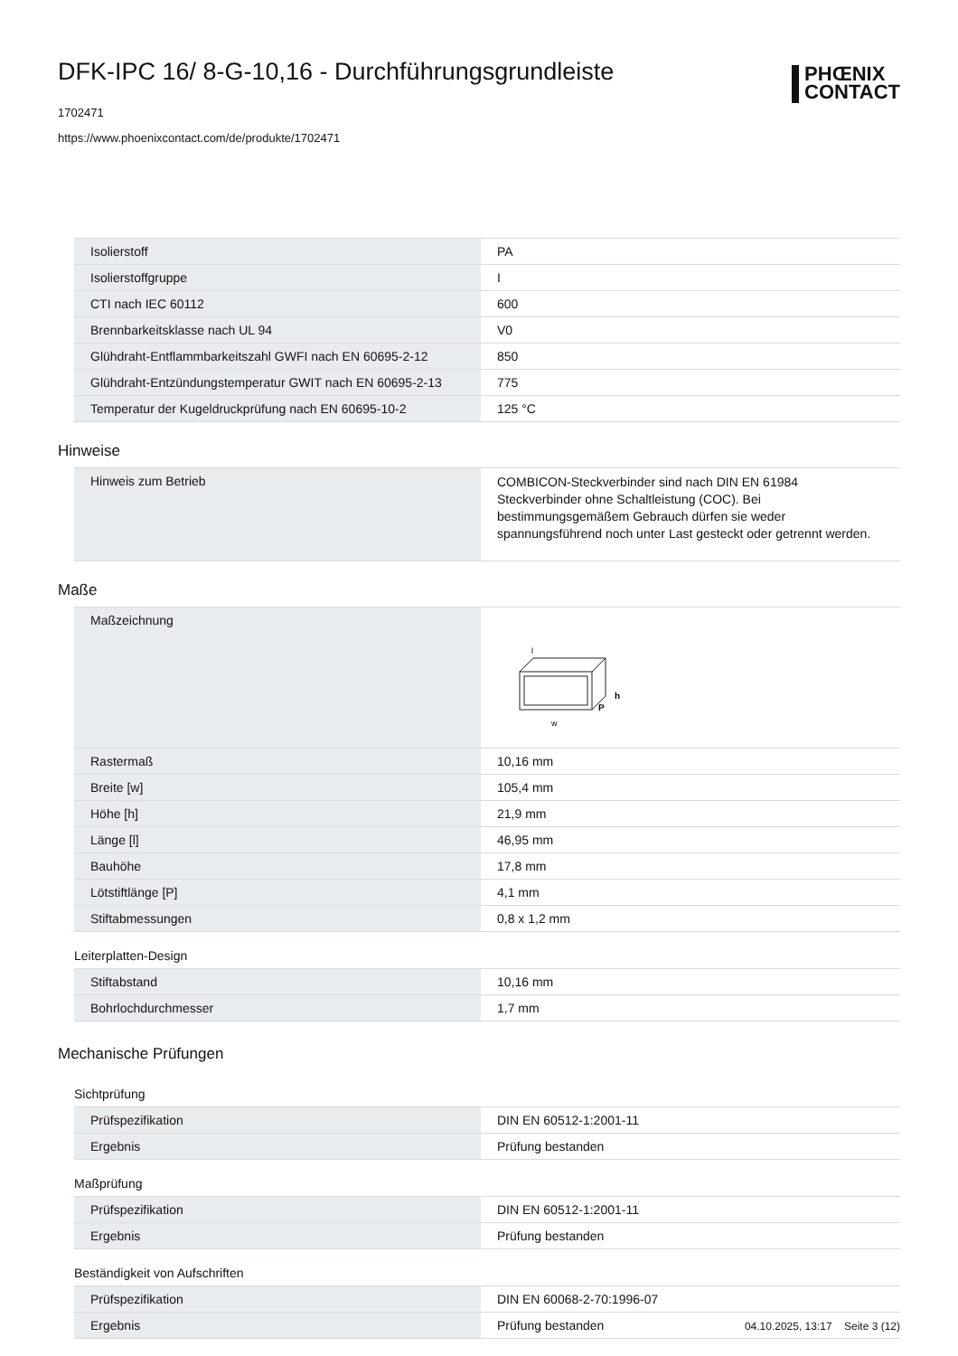DFK-IPC 16/ 8-G-10,16 - Durchführungsgrundleiste
1702471
https://www.phoenixcontact.com/de/produkte/1702471
PHŒNIX
CONTACT
| Isolierstoff | PA |
| Isolierstoffgruppe | I |
| CTI nach IEC 60112 | 600 |
| Brennbarkeitsklasse nach UL 94 | V0 |
| Glühdraht-Entflammbarkeitszahl GWFI nach EN 60695-2-12 | 850 |
| Glühdraht-Entzündungstemperatur GWIT nach EN 60695-2-13 | 775 |
| Temperatur der Kugeldruckprüfung nach EN 60695-10-2 | 125 °C |
Hinweise
| Hinweis zum Betrieb | COMBICON-Steckverbinder sind nach DIN EN 61984 Steckverbinder ohne Schaltleistung (COC). Bei bestimmungsgemäßem Gebrauch dürfen sie weder spannungsführend noch unter Last gesteckt oder getrennt werden. |
Maße
| Maßzeichnung | h P w l |
| Rastermaß | 10,16 mm |
| Breite [w] | 105,4 mm |
| Höhe [h] | 21,9 mm |
| Länge [l] | 46,95 mm |
| Bauhöhe | 17,8 mm |
| Lötstiftlänge [P] | 4,1 mm |
| Stiftabmessungen | 0,8 x 1,2 mm |
Leiterplatten-Design
| Stiftabstand | 10,16 mm |
| Bohrlochdurchmesser | 1,7 mm |
Mechanische Prüfungen
Sichtprüfung
| Prüfspezifikation | DIN EN 60512-1:2001-11 |
| Ergebnis | Prüfung bestanden |
Maßprüfung
| Prüfspezifikation | DIN EN 60512-1:2001-11 |
| Ergebnis | Prüfung bestanden |
Beständigkeit von Aufschriften
| Prüfspezifikation | DIN EN 60068-2-70:1996-07 |
| Ergebnis | Prüfung bestanden |
04.10.2025, 13:17 Seite 3 (12)